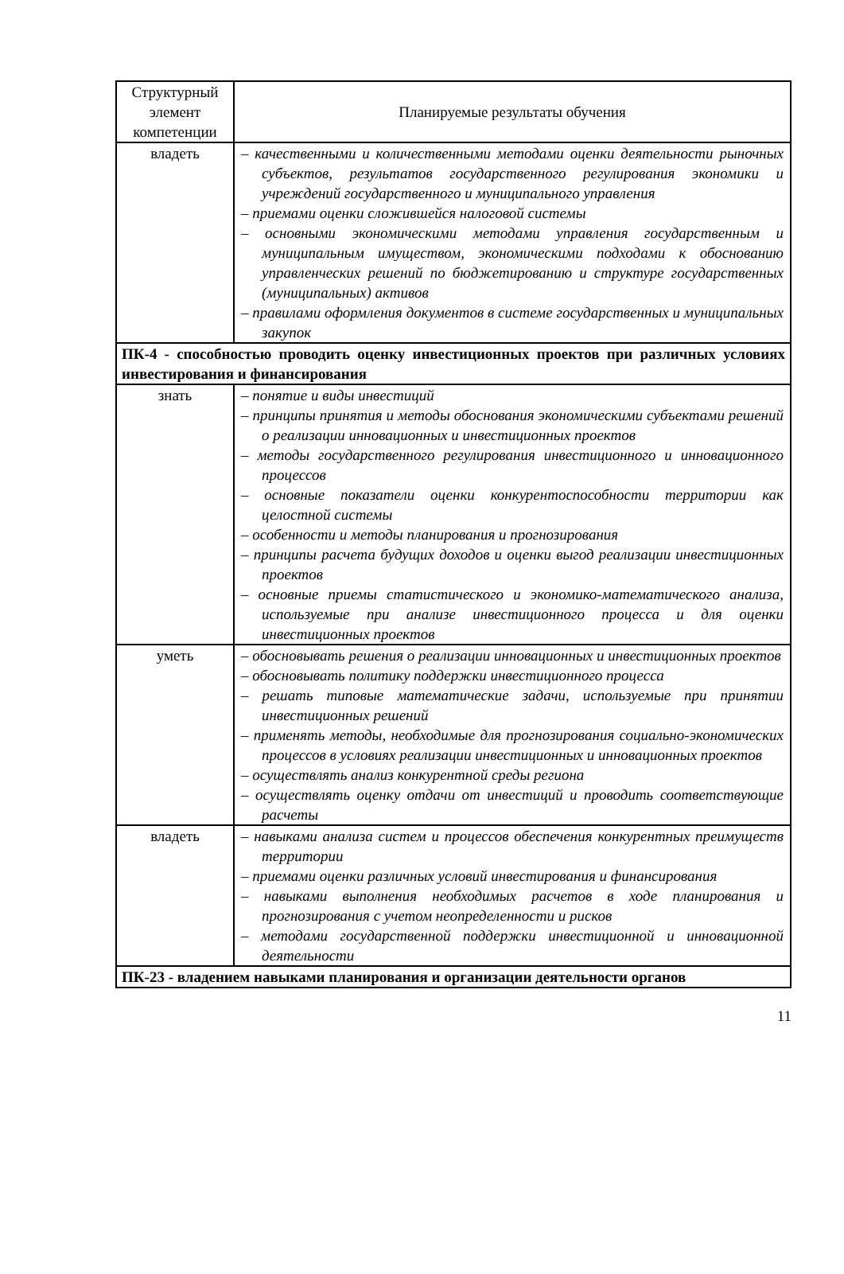| Структурный элемент компетенции | Планируемые результаты обучения |
| --- | --- |
| владеть | – качественными и количественными методами оценки деятельности рыночных субъектов, результатов государственного регулирования экономики и учреждений государственного и муниципального управления – приемами оценки сложившейся налоговой системы – основными экономическими методами управления государственным и муниципальным имуществом, экономическими подходами к обоснованию управленческих решений по бюджетированию и структуре государственных (муниципальных) активов – правилами оформления документов в системе государственных и муниципальных закупок |
| ПК-4 - способностью проводить оценку инвестиционных проектов при различных условиях инвестирования и финансирования | |
| знать | – понятие и виды инвестиций – принципы принятия и методы обоснования экономическими субъектами решений о реализации инновационных и инвестиционных проектов – методы государственного регулирования инвестиционного и инновационного процессов – основные показатели оценки конкурентоспособности территории как целостной системы – особенности и методы планирования и прогнозирования – принципы расчета будущих доходов и оценки выгод реализации инвестиционных проектов – основные приемы статистического и экономико-математического анализа, используемые при анализе инвестиционного процесса и для оценки инвестиционных проектов |
| уметь | – обосновывать решения о реализации инновационных и инвестиционных проектов – обосновывать политику поддержки инвестиционного процесса – решать типовые математические задачи, используемые при принятии инвестиционных решений – применять методы, необходимые для прогнозирования социально-экономических процессов в условиях реализации инвестиционных и инновационных проектов – осуществлять анализ конкурентной среды региона – осуществлять оценку отдачи от инвестиций и проводить соответствующие расчеты |
| владеть | – навыками анализа систем и процессов обеспечения конкурентных преимуществ территории – приемами оценки различных условий инвестирования и финансирования – навыками выполнения необходимых расчетов в ходе планирования и прогнозирования с учетом неопределенности и рисков – методами государственной поддержки инвестиционной и инновационной деятельности |
| ПК-23 - владением навыками планирования и организации деятельности органов | |
11